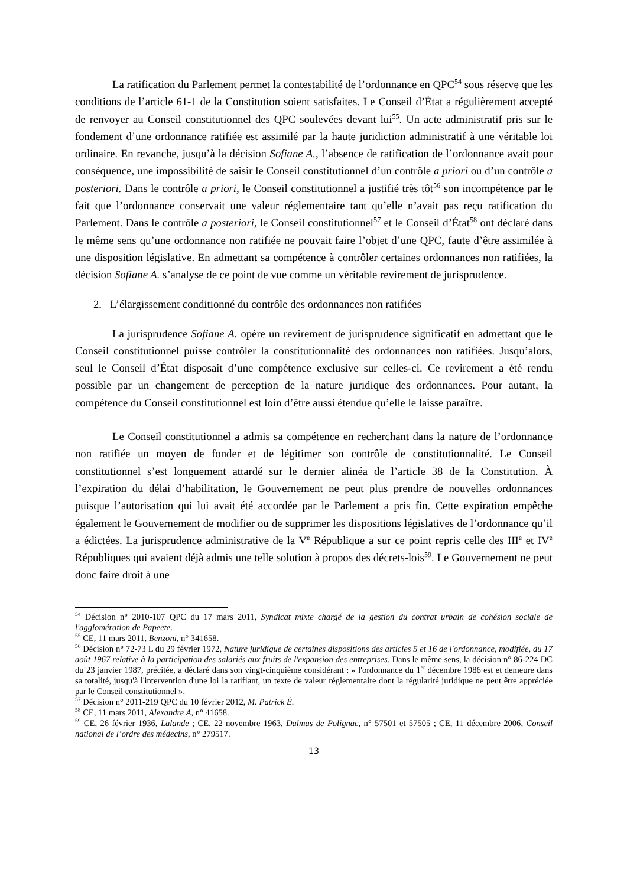La ratification du Parlement permet la contestabilité de l’ordonnance en QPC<sup>54</sup> sous réserve que les conditions de l’article 61-1 de la Constitution soient satisfaites. Le Conseil d’État a régulièrement accepté de renvoyer au Conseil constitutionnel des QPC soulevées devant lui<sup>55</sup>. Un acte administratif pris sur le fondement d’une ordonnance ratifiée est assimilé par la haute juridiction administratif à une véritable loi ordinaire. En revanche, jusqu’à la décision Sofiane A., l’absence de ratification de l’ordonnance avait pour conséquence, une impossibilité de saisir le Conseil constitutionnel d’un contrôle a priori ou d’un contrôle a posteriori. Dans le contrôle a priori, le Conseil constitutionnel a justifié très tôt<sup>56</sup> son incompétence par le fait que l’ordonnance conservait une valeur réglementaire tant qu’elle n’avait pas reçu ratification du Parlement. Dans le contrôle a posteriori, le Conseil constitutionnel<sup>57</sup> et le Conseil d’État<sup>58</sup> ont déclaré dans le même sens qu’une ordonnance non ratifiée ne pouvait faire l’objet d’une QPC, faute d’être assimilée à une disposition législative. En admettant sa compétence à contrôler certaines ordonnances non ratifiées, la décision Sofiane A. s’analyse de ce point de vue comme un véritable revirement de jurisprudence.
2. L’élargissement conditionné du contrôle des ordonnances non ratifiées
La jurisprudence Sofiane A. opère un revirement de jurisprudence significatif en admettant que le Conseil constitutionnel puisse contrôler la constitutionnalité des ordonnances non ratifiées. Jusqu’alors, seul le Conseil d’État disposait d’une compétence exclusive sur celles-ci. Ce revirement a été rendu possible par un changement de perception de la nature juridique des ordonnances. Pour autant, la compétence du Conseil constitutionnel est loin d’être aussi étendue qu’elle le laisse paraître.
Le Conseil constitutionnel a admis sa compétence en recherchant dans la nature de l’ordonnance non ratifiée un moyen de fonder et de légitimer son contrôle de constitutionnalité. Le Conseil constitutionnel s’est longuement attardé sur le dernier alinéa de l’article 38 de la Constitution. À l’expiration du délai d’habilitation, le Gouvernement ne peut plus prendre de nouvelles ordonnances puisque l’autorisation qui lui avait été accordée par le Parlement a pris fin. Cette expiration empêche également le Gouvernement de modifier ou de supprimer les dispositions législatives de l’ordonnance qu’il a édictées. La jurisprudence administrative de la V<sup>e</sup> République a sur ce point repris celle des III<sup>e</sup> et IV<sup>e</sup> Républiques qui avaient déjà admis une telle solution à propos des décrets-lois<sup>59</sup>. Le Gouvernement ne peut donc faire droit à une
<sup>54</sup> Décision n° 2010-107 QPC du 17 mars 2011, Syndicat mixte chargé de la gestion du contrat urbain de cohésion sociale de l'agglomération de Papeete.
<sup>55</sup> CE, 11 mars 2011, Benzoni, n° 341658.
<sup>56</sup> Décision n° 72-73 L du 29 février 1972, Nature juridique de certaines dispositions des articles 5 et 16 de l'ordonnance, modifiée, du 17 août 1967 relative à la participation des salariés aux fruits de l'expansion des entreprises. Dans le même sens, la décision n° 86-224 DC du 23 janvier 1987, précitée, a déclaré dans son vingt-cinquième considérant : « l'ordonnance du 1<sup>er</sup> décembre 1986 est et demeure dans sa totalité, jusqu'à l'intervention d'une loi la ratifiant, un texte de valeur réglementaire dont la régularité juridique ne peut être appréciée par le Conseil constitutionnel ».
<sup>57</sup> Décision n° 2011-219 QPC du 10 février 2012, M. Patrick É.
<sup>58</sup> CE, 11 mars 2011, Alexandre A, n° 41658.
<sup>59</sup> CE, 26 février 1936, Lalande ; CE, 22 novembre 1963, Dalmas de Polignac, n° 57501 et 57505 ; CE, 11 décembre 2006, Conseil national de l’ordre des médecins, n° 279517.
13